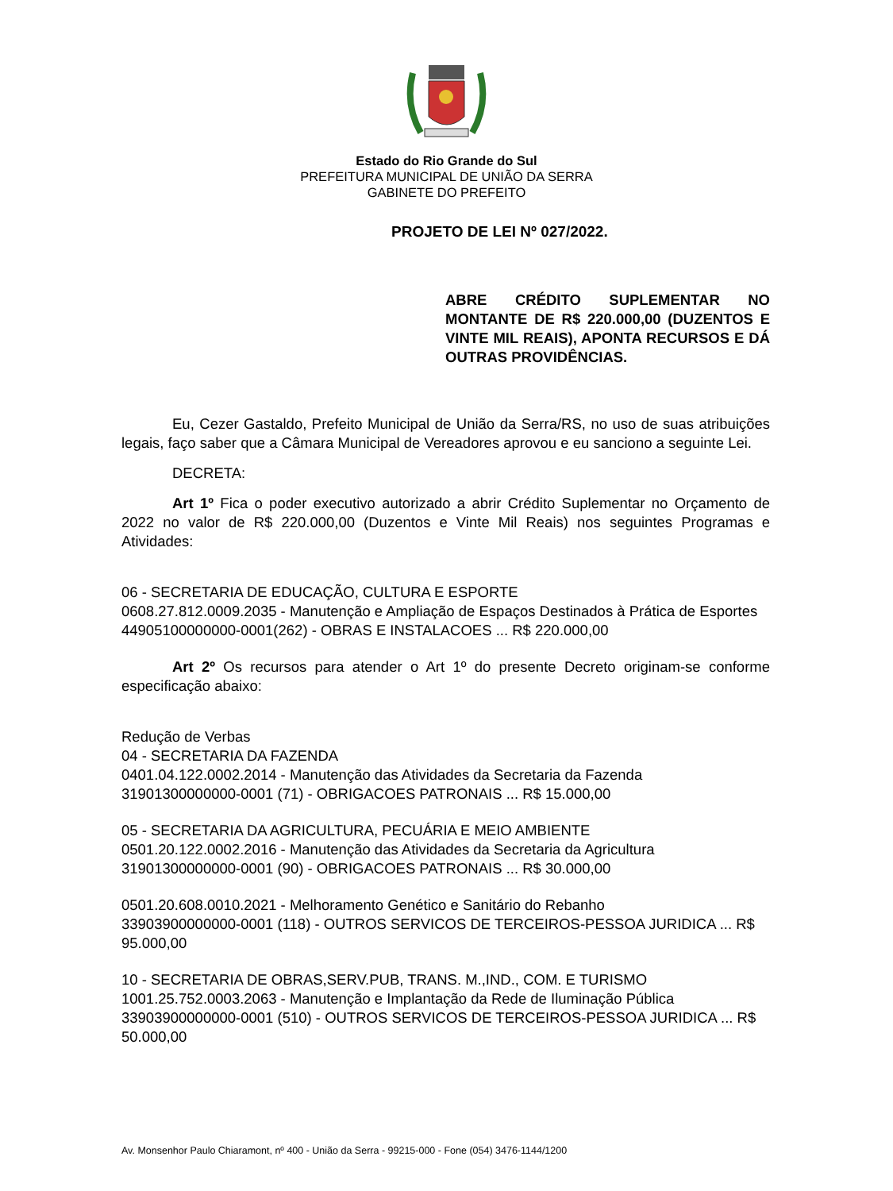Estado do Rio Grande do Sul
PREFEITURA MUNICIPAL DE UNIÃO DA SERRA
GABINETE DO PREFEITO
PROJETO DE LEI Nº 027/2022.
ABRE CRÉDITO SUPLEMENTAR NO MONTANTE DE R$ 220.000,00 (DUZENTOS E VINTE MIL REAIS), APONTA RECURSOS E DÁ OUTRAS PROVIDÊNCIAS.
Eu, Cezer Gastaldo, Prefeito Municipal de União da Serra/RS, no uso de suas atribuições legais, faço saber que a Câmara Municipal de Vereadores aprovou e eu sanciono a seguinte Lei.
DECRETA:
Art 1º Fica o poder executivo autorizado a abrir Crédito Suplementar no Orçamento de 2022 no valor de R$ 220.000,00 (Duzentos e Vinte Mil Reais) nos seguintes Programas e Atividades:
06 - SECRETARIA DE EDUCAÇÃO, CULTURA E ESPORTE
0608.27.812.0009.2035 - Manutenção e Ampliação de Espaços Destinados à Prática de Esportes
44905100000000-0001(262) - OBRAS E INSTALACOES ... R$ 220.000,00
Art 2º Os recursos para atender o Art 1º do presente Decreto originam-se conforme especificação abaixo:
Redução de Verbas
04 - SECRETARIA DA FAZENDA
0401.04.122.0002.2014 - Manutenção das Atividades da Secretaria da Fazenda
31901300000000-0001 (71) - OBRIGACOES PATRONAIS ... R$ 15.000,00
05 - SECRETARIA DA AGRICULTURA, PECUÁRIA E MEIO AMBIENTE
0501.20.122.0002.2016 - Manutenção das Atividades da Secretaria da Agricultura
31901300000000-0001 (90) - OBRIGACOES PATRONAIS ... R$ 30.000,00
0501.20.608.0010.2021 - Melhoramento Genético e Sanitário do Rebanho
33903900000000-0001 (118) - OUTROS SERVICOS DE TERCEIROS-PESSOA JURIDICA ... R$ 95.000,00
10 - SECRETARIA DE OBRAS,SERV.PUB, TRANS. M.,IND., COM. E TURISMO
1001.25.752.0003.2063 - Manutenção e Implantação da Rede de Iluminação Pública
33903900000000-0001 (510) - OUTROS SERVICOS DE TERCEIROS-PESSOA JURIDICA ... R$ 50.000,00
Av. Monsenhor Paulo Chiaramont, nº 400 - União da Serra - 99215-000 - Fone (054) 3476-1144/1200